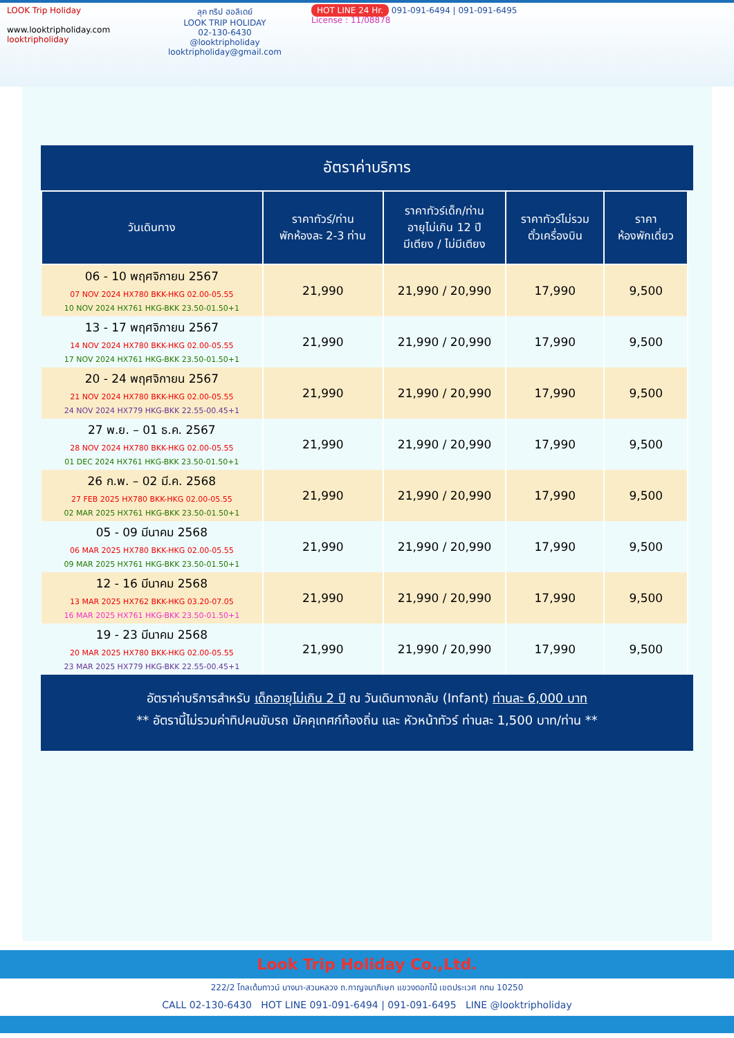LOOK Trip Holiday
www.looktripholiday.com
looktripholiday
ลุค ทริป ฮอลิเดย์
LOOK TRIP HOLIDAY
02-130-6430
@looktripholiday looktripholiday@gmail.com
HOT LINE 24 Hr. 091-091-6494 | 091-091-6495
License : 11/08878
อัตราค่าบริการ
| วันเดินทาง | ราคาทัวร์/ท่าน พักห้องละ 2-3 ท่าน | ราคาทัวร์เด็ก/ท่าน อายุไม่เกิน 12 ปี มีเตียง / ไม่มีเตียง | ราคาทัวร์ไม่รวม ตั๋วเครื่องบิน | ราคา ห้องพักเดี่ยว |
| --- | --- | --- | --- | --- |
| 06 - 10 พฤศจิกายน 2567 07 NOV 2024 HX780 BKK-HKG 02.00-05.55 10 NOV 2024 HX761 HKG-BKK 23.50-01.50+1 | 21,990 | 21,990 / 20,990 | 17,990 | 9,500 |
| 13 - 17 พฤศจิกายน 2567 14 NOV 2024 HX780 BKK-HKG 02.00-05.55 17 NOV 2024 HX761 HKG-BKK 23.50-01.50+1 | 21,990 | 21,990 / 20,990 | 17,990 | 9,500 |
| 20 - 24 พฤศจิกายน 2567 21 NOV 2024 HX780 BKK-HKG 02.00-05.55 24 NOV 2024 HX779 HKG-BKK 22.55-00.45+1 | 21,990 | 21,990 / 20,990 | 17,990 | 9,500 |
| 27 พ.ย. – 01 ธ.ค. 2567 28 NOV 2024 HX780 BKK-HKG 02.00-05.55 01 DEC 2024 HX761 HKG-BKK 23.50-01.50+1 | 21,990 | 21,990 / 20,990 | 17,990 | 9,500 |
| 26 ก.พ. – 02 มี.ค. 2568 27 FEB 2025 HX780 BKK-HKG 02.00-05.55 02 MAR 2025 HX761 HKG-BKK 23.50-01.50+1 | 21,990 | 21,990 / 20,990 | 17,990 | 9,500 |
| 05 - 09 มีนาคม 2568 06 MAR 2025 HX780 BKK-HKG 02.00-05.55 09 MAR 2025 HX761 HKG-BKK 23.50-01.50+1 | 21,990 | 21,990 / 20,990 | 17,990 | 9,500 |
| 12 - 16 มีนาคม 2568 13 MAR 2025 HX762 BKK-HKG 03.20-07.05 16 MAR 2025 HX761 HKG-BKK 23.50-01.50+1 | 21,990 | 21,990 / 20,990 | 17,990 | 9,500 |
| 19 - 23 มีนาคม 2568 20 MAR 2025 HX780 BKK-HKG 02.00-05.55 23 MAR 2025 HX779 HKG-BKK 22.55-00.45+1 | 21,990 | 21,990 / 20,990 | 17,990 | 9,500 |
อัตราค่าบริการสำหรับ เด็กอายุไม่เกิน 2 ปี ณ วันเดินทางกลับ (Infant) ท่านละ 6,000 บาท
** อัตรานี้ไม่รวมค่าทิปคนขับรถ มัคคุเทศก์ท้องถิ่น และ หัวหน้าทัวร์ ท่านละ 1,500 บาท/ท่าน **
Look Trip Holiday Co.,Ltd.
222/2 โกลเด้นทาวน์ บางนา-สวนหลวง ถ.กาญจนาภิเษก แขวงดอกไม้ เขตประเวศ กทม 10250
CALL 02-130-6430 HOT LINE 091-091-6494 | 091-091-6495 LINE @looktripholiday